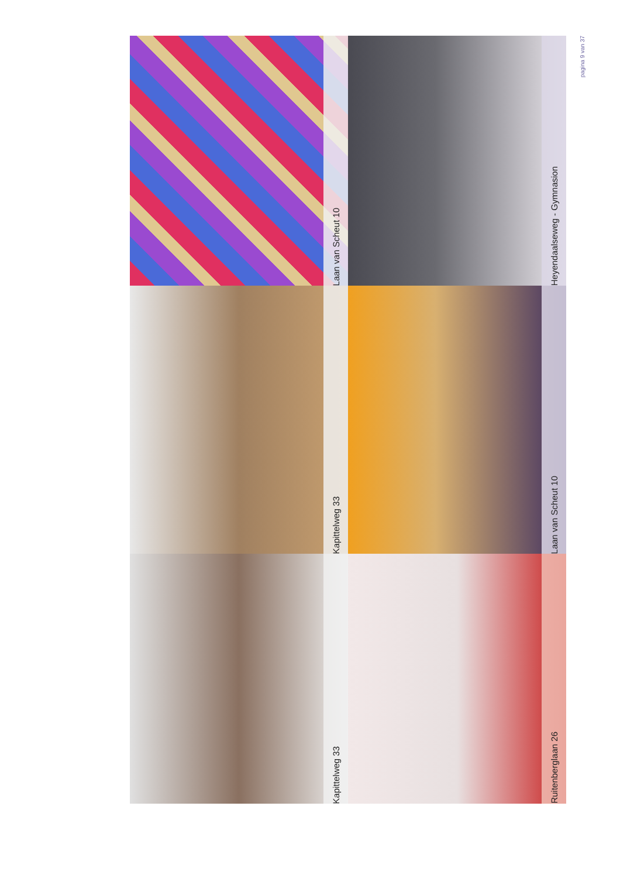pagina 9 van 37
Laan van Scheut 10
Heyendaalseweg - Gymnasion
Kapittelweg 33
Laan van Scheut 10
Kapittelweg 33
Ruitenberglaan 26